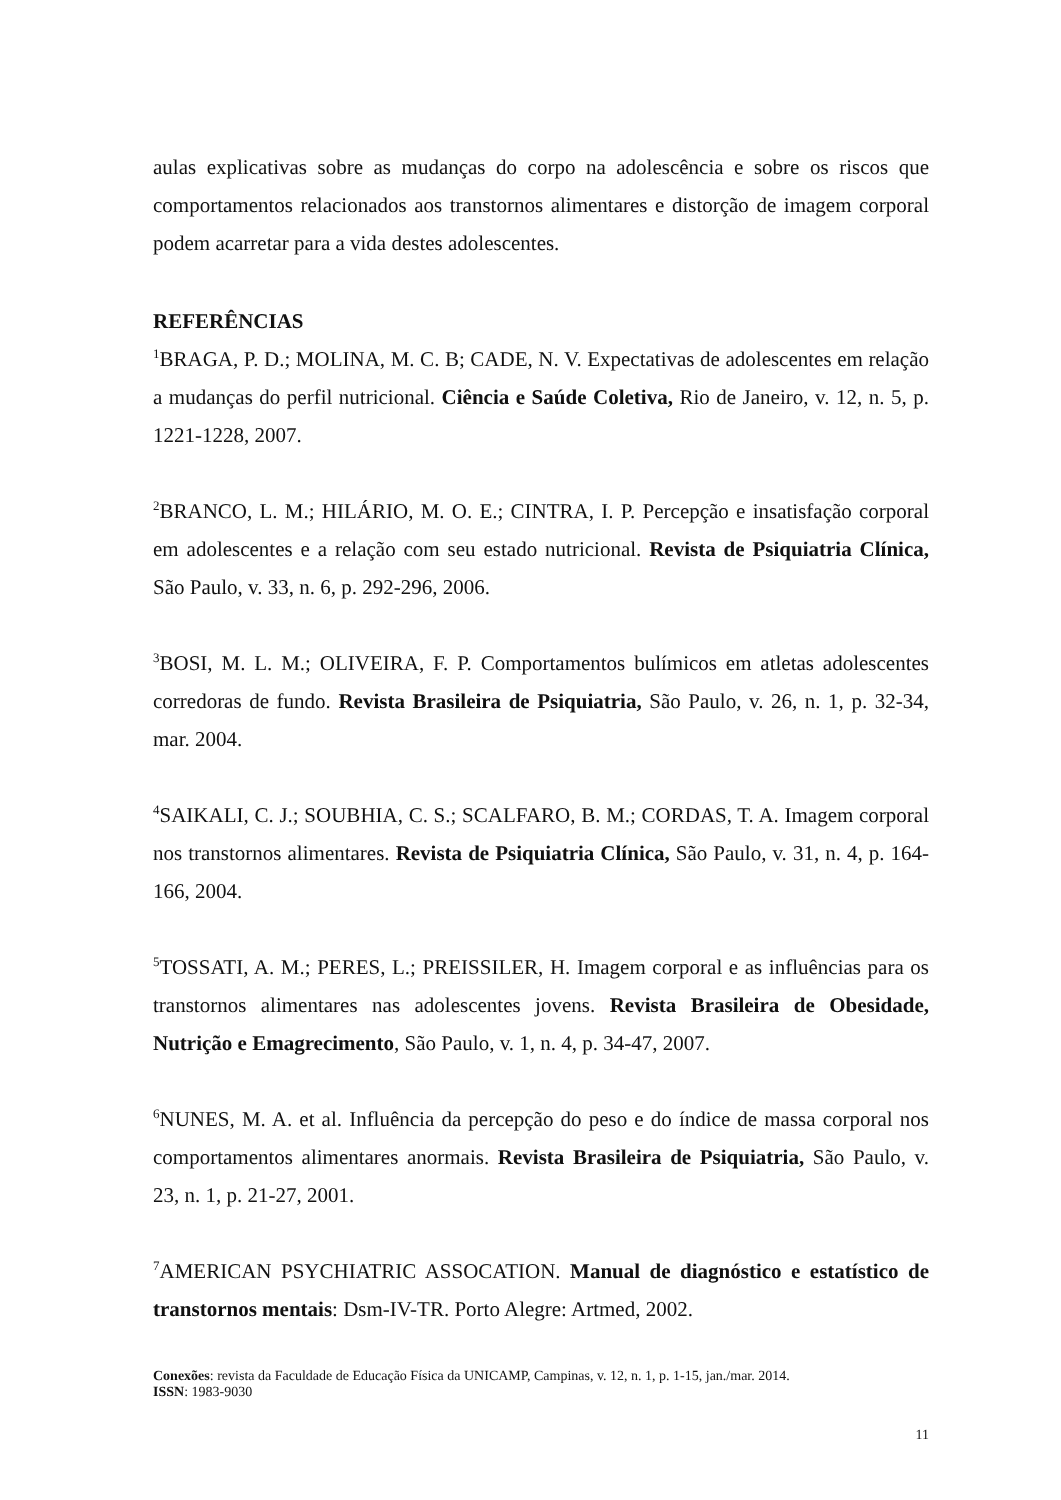aulas explicativas sobre as mudanças do corpo na adolescência e sobre os riscos que comportamentos relacionados aos transtornos alimentares e distorção de imagem corporal podem acarretar para a vida destes adolescentes.
REFERÊNCIAS
<sup>1</sup> BRAGA, P. D.; MOLINA, M. C. B; CADE, N. V. Expectativas de adolescentes em relação a mudanças do perfil nutricional. Ciência e Saúde Coletiva, Rio de Janeiro, v. 12, n. 5, p. 1221-1228, 2007.
<sup>2</sup> BRANCO, L. M.; HILÁRIO, M. O. E.; CINTRA, I. P. Percepção e insatisfação corporal em adolescentes e a relação com seu estado nutricional. Revista de Psiquiatria Clínica, São Paulo, v. 33, n. 6, p. 292-296, 2006.
<sup>3</sup> BOSI, M. L. M.; OLIVEIRA, F. P. Comportamentos bulímicos em atletas adolescentes corredoras de fundo. Revista Brasileira de Psiquiatria, São Paulo, v. 26, n. 1, p. 32-34, mar. 2004.
<sup>4</sup> SAIKALI, C. J.; SOUBHIA, C. S.; SCALFARO, B. M.; CORDAS, T. A. Imagem corporal nos transtornos alimentares. Revista de Psiquiatria Clínica, São Paulo, v. 31, n. 4, p. 164-166, 2004.
<sup>5</sup> TOSSATI, A. M.; PERES, L.; PREISSILER, H. Imagem corporal e as influências para os transtornos alimentares nas adolescentes jovens. Revista Brasileira de Obesidade, Nutrição e Emagrecimento, São Paulo, v. 1, n. 4, p. 34-47, 2007.
<sup>6</sup> NUNES, M. A. et al. Influência da percepção do peso e do índice de massa corporal nos comportamentos alimentares anormais. Revista Brasileira de Psiquiatria, São Paulo, v. 23, n. 1, p. 21-27, 2001.
<sup>7</sup> AMERICAN PSYCHIATRIC ASSOCATION. Manual de diagnóstico e estatístico de transtornos mentais: Dsm-IV-TR. Porto Alegre: Artmed, 2002.
Conexões: revista da Faculdade de Educação Física da UNICAMP, Campinas, v. 12, n. 1, p. 1-15, jan./mar. 2014.
ISSN: 1983-9030
11